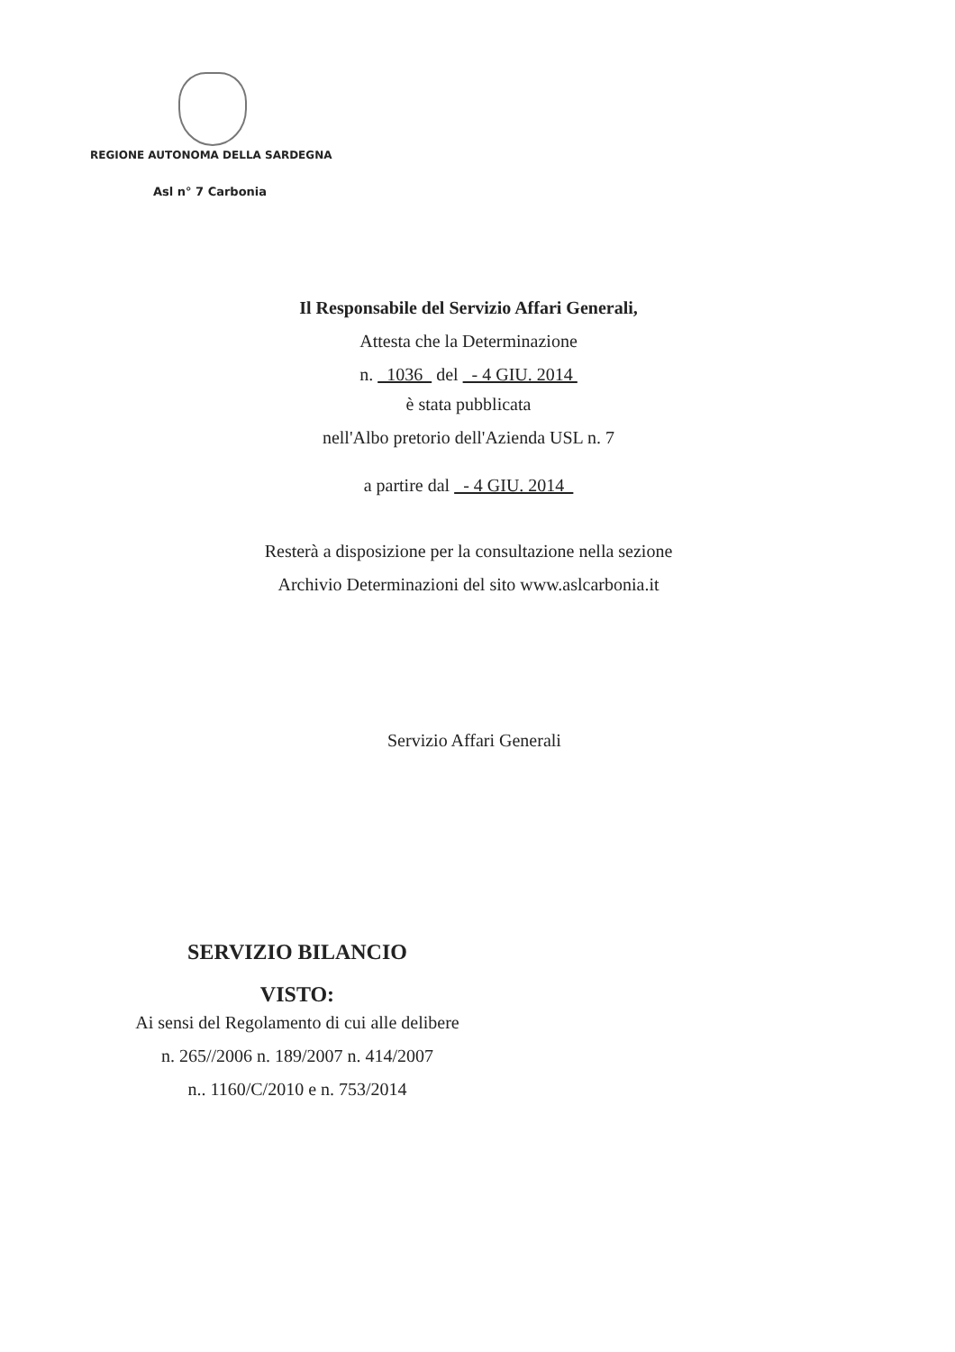REGIONE AUTONOMA DELLA SARDEGNA
Asl n° 7 Carbonia
Il Responsabile del Servizio Affari Generali,
Attesta che la Determinazione
n. 1036 del - 4 GIU. 2014
è stata pubblicata
nell'Albo pretorio dell'Azienda USL n. 7
a partire dal - 4 GIU. 2014
Resterà a disposizione per la consultazione nella sezione
Archivio Determinazioni del sito www.aslcarbonia.it
Servizio Affari Generali
SERVIZIO BILANCIO
VISTO:
Ai sensi del Regolamento di cui alle delibere
n. 265//2006 n. 189/2007 n. 414/2007
n.. 1160/C/2010 e n. 753/2014